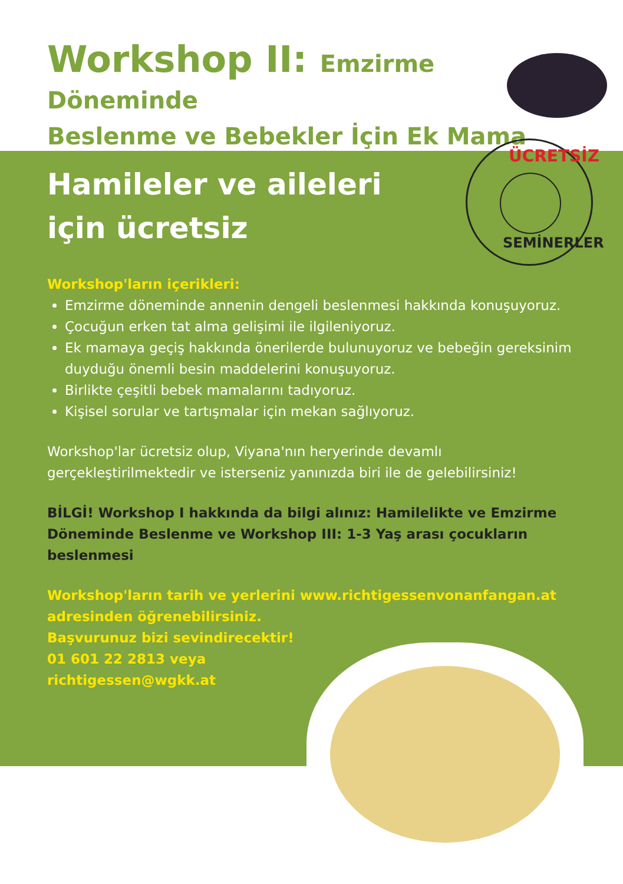Workshop II: Emzirme Döneminde
Beslenme ve Bebekler İçin Ek Mama
Hamileler ve aileleri
için ücretsiz
Workshop'ların içerikleri:
Emzirme döneminde annenin dengeli beslenmesi hakkında konuşuyoruz.
Çocuğun erken tat alma gelişimi ile ilgileniyoruz.
Ek mamaya geçiş hakkında önerilerde bulunuyoruz ve bebeğin gereksinim duyduğu önemli besin maddelerini konuşuyoruz.
Birlikte çeşitli bebek mamalarını tadıyoruz.
Kişisel sorular ve tartışmalar için mekan sağlıyoruz.
Workshop'lar ücretsiz olup, Viyana'nın heryerinde devamlı gerçekleştirilmektedir ve isterseniz yanınızda biri ile de gelebilirsiniz!
BİLGİ! Workshop I hakkında da bilgi alınız: Hamilelikte ve Emzirme Döneminde Beslenme ve Workshop III: 1-3 Yaş arası çocukların beslenmesi
Workshop'ların tarih ve yerlerini www.richtigessenvonanfangan.at
adresinden öğrenebilirsiniz.
Başvurunuz bizi sevindirecektir!
01 601 22 2813 veya
richtigessen@wgkk.at
ÜCRETSİZ
SEMİNERLER